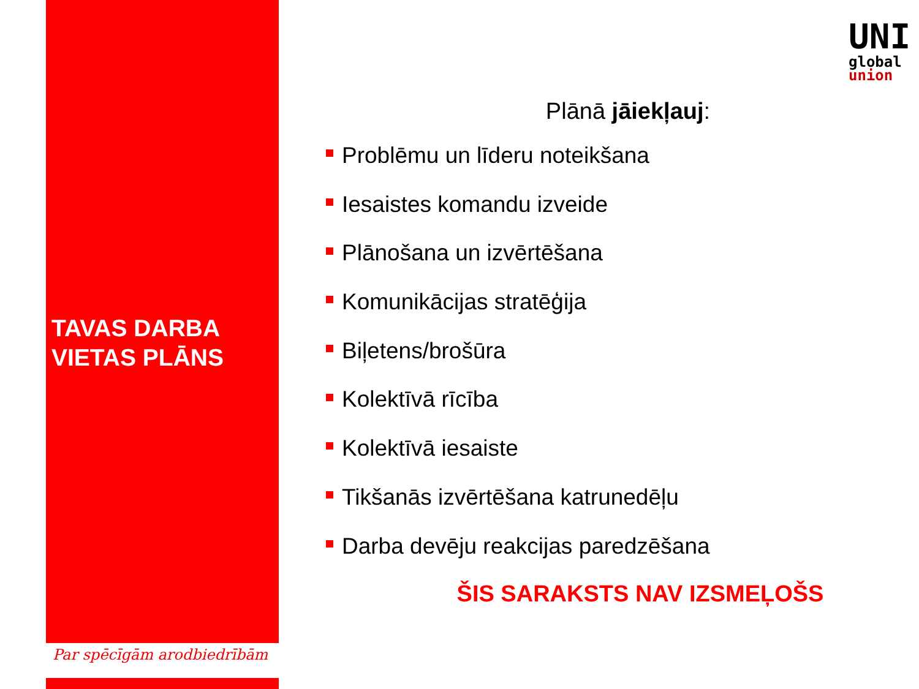TAVAS DARBA
VIETAS PLĀNS
Par spēcīgām arodbiedrībām
UNI
global
union
Plānā jāiekļauj:
Problēmu un līderu noteikšana
Iesaistes komandu izveide
Plānošana un izvērtēšana
Komunikācijas stratēģija
Biļetens/brošūra
Kolektīvā rīcība
Kolektīvā iesaiste
Tikšanās izvērtēšana katrunedēļu
Darba devēju reakcijas paredzēšana
ŠIS SARAKSTS NAV IZSMEĻOŠS